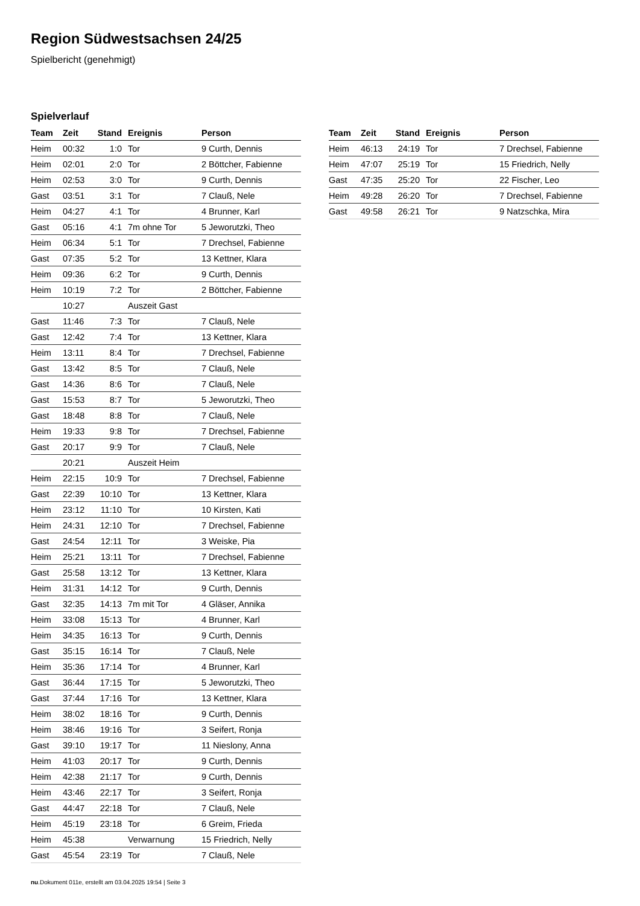Region Südwestsachsen 24/25
Spielbericht (genehmigt)
Spielverlauf
| Team | Zeit | Stand | Ereignis | Person |
| --- | --- | --- | --- | --- |
| Heim | 00:32 | 1:0 | Tor | 9 Curth, Dennis |
| Heim | 02:01 | 2:0 | Tor | 2 Böttcher, Fabienne |
| Heim | 02:53 | 3:0 | Tor | 9 Curth, Dennis |
| Gast | 03:51 | 3:1 | Tor | 7 Clauß, Nele |
| Heim | 04:27 | 4:1 | Tor | 4 Brunner, Karl |
| Gast | 05:16 | 4:1 | 7m ohne Tor | 5 Jeworutzki, Theo |
| Heim | 06:34 | 5:1 | Tor | 7 Drechsel, Fabienne |
| Gast | 07:35 | 5:2 | Tor | 13 Kettner, Klara |
| Heim | 09:36 | 6:2 | Tor | 9 Curth, Dennis |
| Heim | 10:19 | 7:2 | Tor | 2 Böttcher, Fabienne |
| | 10:27 | | Auszeit Gast | |
| Gast | 11:46 | 7:3 | Tor | 7 Clauß, Nele |
| Gast | 12:42 | 7:4 | Tor | 13 Kettner, Klara |
| Heim | 13:11 | 8:4 | Tor | 7 Drechsel, Fabienne |
| Gast | 13:42 | 8:5 | Tor | 7 Clauß, Nele |
| Gast | 14:36 | 8:6 | Tor | 7 Clauß, Nele |
| Gast | 15:53 | 8:7 | Tor | 5 Jeworutzki, Theo |
| Gast | 18:48 | 8:8 | Tor | 7 Clauß, Nele |
| Heim | 19:33 | 9:8 | Tor | 7 Drechsel, Fabienne |
| Gast | 20:17 | 9:9 | Tor | 7 Clauß, Nele |
| | 20:21 | | Auszeit Heim | |
| Heim | 22:15 | 10:9 | Tor | 7 Drechsel, Fabienne |
| Gast | 22:39 | 10:10 | Tor | 13 Kettner, Klara |
| Heim | 23:12 | 11:10 | Tor | 10 Kirsten, Kati |
| Heim | 24:31 | 12:10 | Tor | 7 Drechsel, Fabienne |
| Gast | 24:54 | 12:11 | Tor | 3 Weiske, Pia |
| Heim | 25:21 | 13:11 | Tor | 7 Drechsel, Fabienne |
| Gast | 25:58 | 13:12 | Tor | 13 Kettner, Klara |
| Heim | 31:31 | 14:12 | Tor | 9 Curth, Dennis |
| Gast | 32:35 | 14:13 | 7m mit Tor | 4 Gläser, Annika |
| Heim | 33:08 | 15:13 | Tor | 4 Brunner, Karl |
| Heim | 34:35 | 16:13 | Tor | 9 Curth, Dennis |
| Gast | 35:15 | 16:14 | Tor | 7 Clauß, Nele |
| Heim | 35:36 | 17:14 | Tor | 4 Brunner, Karl |
| Gast | 36:44 | 17:15 | Tor | 5 Jeworutzki, Theo |
| Gast | 37:44 | 17:16 | Tor | 13 Kettner, Klara |
| Heim | 38:02 | 18:16 | Tor | 9 Curth, Dennis |
| Heim | 38:46 | 19:16 | Tor | 3 Seifert, Ronja |
| Gast | 39:10 | 19:17 | Tor | 11 Nieslony, Anna |
| Heim | 41:03 | 20:17 | Tor | 9 Curth, Dennis |
| Heim | 42:38 | 21:17 | Tor | 9 Curth, Dennis |
| Heim | 43:46 | 22:17 | Tor | 3 Seifert, Ronja |
| Gast | 44:47 | 22:18 | Tor | 7 Clauß, Nele |
| Heim | 45:19 | 23:18 | Tor | 6 Greim, Frieda |
| Heim | 45:38 | | Verwarnung | 15 Friedrich, Nelly |
| Gast | 45:54 | 23:19 | Tor | 7 Clauß, Nele |
| Team | Zeit | Stand | Ereignis | Person |
| --- | --- | --- | --- | --- |
| Heim | 46:13 | 24:19 | Tor | 7 Drechsel, Fabienne |
| Heim | 47:07 | 25:19 | Tor | 15 Friedrich, Nelly |
| Gast | 47:35 | 25:20 | Tor | 22 Fischer, Leo |
| Heim | 49:28 | 26:20 | Tor | 7 Drechsel, Fabienne |
| Gast | 49:58 | 26:21 | Tor | 9 Natzschka, Mira |
nu.Dokument 011e, erstellt am 03.04.2025 19:54 | Seite 3